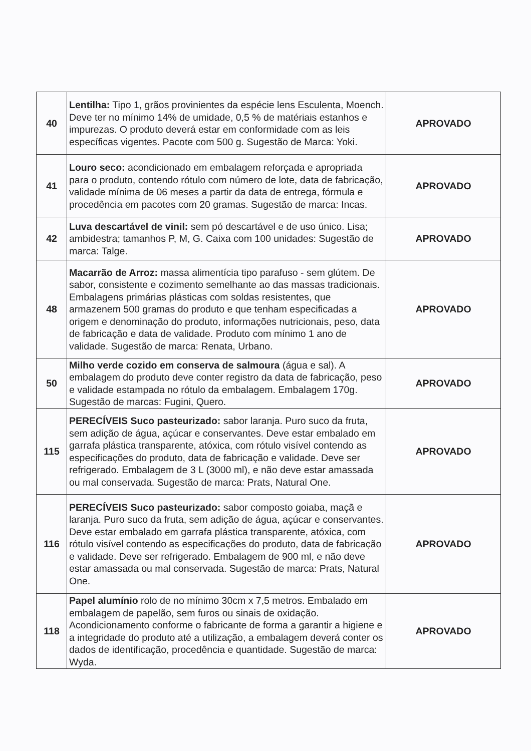| 40 | Lentilha: Tipo 1, grãos provinientes da espécie lens Esculenta, Moench. Deve ter no mínimo 14% de umidade, 0,5 % de matériais estanhos e impurezas. O produto deverá estar em conformidade com as leis específicas vigentes. Pacote com 500 g. Sugestão de Marca: Yoki. | APROVADO |
| 41 | Louro seco: acondicionado em embalagem reforçada e apropriada para o produto, contendo rótulo com número de lote, data de fabricação, validade mínima de 06 meses a partir da data de entrega, fórmula e procedência em pacotes com 20 gramas. Sugestão de marca: Incas. | APROVADO |
| 42 | Luva descartável de vinil: sem pó descartável e de uso único. Lisa; ambidestra; tamanhos P, M, G. Caixa com 100 unidades: Sugestão de marca: Talge. | APROVADO |
| 48 | Macarrão de Arroz: massa alimentícia tipo parafuso - sem glútem. De sabor, consistente e cozimento semelhante ao das massas tradicionais. Embalagens primárias plásticas com soldas resistentes, que armazenem 500 gramas do produto e que tenham especificadas a origem e denominação do produto, informações nutricionais, peso, data de fabricação e data de validade. Produto com mínimo 1 ano de validade. Sugestão de marca: Renata, Urbano. | APROVADO |
| 50 | Milho verde cozido em conserva de salmoura (água e sal). A embalagem do produto deve conter registro da data de fabricação, peso e validade estampada no rótulo da embalagem. Embalagem 170g. Sugestão de marcas: Fugini, Quero. | APROVADO |
| 115 | PERECÍVEIS Suco pasteurizado: sabor laranja. Puro suco da fruta, sem adição de água, açúcar e conservantes. Deve estar embalado em garrafa plástica transparente, atóxica, com rótulo visível contendo as especificações do produto, data de fabricação e validade. Deve ser refrigerado. Embalagem de 3 L (3000 ml), e não deve estar amassada ou mal conservada. Sugestão de marca: Prats, Natural One. | APROVADO |
| 116 | PERECÍVEIS Suco pasteurizado: sabor composto goiaba, maçã e laranja. Puro suco da fruta, sem adição de água, açúcar e conservantes. Deve estar embalado em garrafa plástica transparente, atóxica, com rótulo visível contendo as especificações do produto, data de fabricação e validade. Deve ser refrigerado. Embalagem de 900 ml, e não deve estar amassada ou mal conservada. Sugestão de marca: Prats, Natural One. | APROVADO |
| 118 | Papel alumínio rolo de no mínimo 30cm x 7,5 metros. Embalado em embalagem de papelão, sem furos ou sinais de oxidação. Acondicionamento conforme o fabricante de forma a garantir a higiene e a integridade do produto até a utilização, a embalagem deverá conter os dados de identificação, procedência e quantidade. Sugestão de marca: Wyda. | APROVADO |